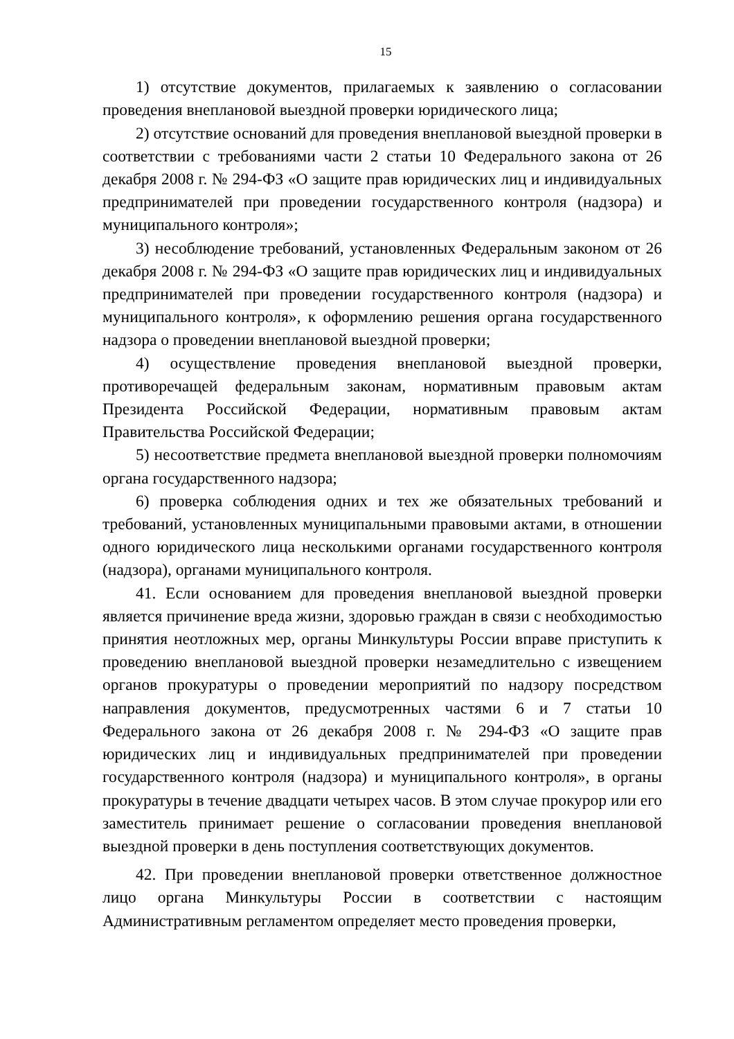15
1) отсутствие документов, прилагаемых к заявлению о согласовании проведения внеплановой выездной проверки юридического лица;
2) отсутствие оснований для проведения внеплановой выездной проверки в соответствии с требованиями части 2 статьи 10 Федерального закона от 26 декабря 2008 г. № 294-ФЗ «О защите прав юридических лиц и индивидуальных предпринимателей при проведении государственного контроля (надзора) и муниципального контроля»;
3) несоблюдение требований, установленных Федеральным законом от 26 декабря 2008 г. № 294-ФЗ «О защите прав юридических лиц и индивидуальных предпринимателей при проведении государственного контроля (надзора) и муниципального контроля», к оформлению решения органа государственного надзора о проведении внеплановой выездной проверки;
4) осуществление проведения внеплановой выездной проверки, противоречащей федеральным законам, нормативным правовым актам Президента Российской Федерации, нормативным правовым актам Правительства Российской Федерации;
5) несоответствие предмета внеплановой выездной проверки полномочиям органа государственного надзора;
6) проверка соблюдения одних и тех же обязательных требований и требований, установленных муниципальными правовыми актами, в отношении одного юридического лица несколькими органами государственного контроля (надзора), органами муниципального контроля.
41. Если основанием для проведения внеплановой выездной проверки является причинение вреда жизни, здоровью граждан в связи с необходимостью принятия неотложных мер, органы Минкультуры России вправе приступить к проведению внеплановой выездной проверки незамедлительно с извещением органов прокуратуры о проведении мероприятий по надзору посредством направления документов, предусмотренных частями 6 и 7 статьи 10 Федерального закона от 26 декабря 2008 г. № 294-ФЗ «О защите прав юридических лиц и индивидуальных предпринимателей при проведении государственного контроля (надзора) и муниципального контроля», в органы прокуратуры в течение двадцати четырех часов. В этом случае прокурор или его заместитель принимает решение о согласовании проведения внеплановой выездной проверки в день поступления соответствующих документов.
42. При проведении внеплановой проверки ответственное должностное лицо органа Минкультуры России в соответствии с настоящим Административным регламентом определяет место проведения проверки,